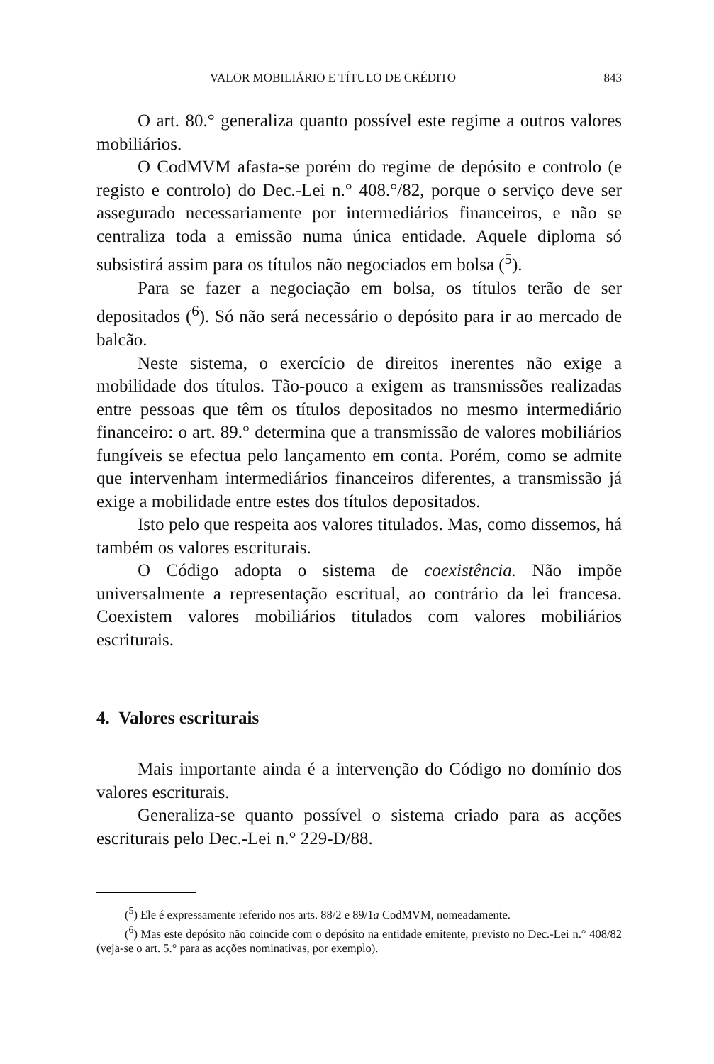VALOR MOBILIÁRIO E TÍTULO DE CRÉDITO 843
O art. 80.° generaliza quanto possível este regime a outros valores mobiliários.
O CodMVM afasta-se porém do regime de depósito e controlo (e registo e controlo) do Dec.-Lei n.° 408.°/82, porque o serviço deve ser assegurado necessariamente por intermediários financeiros, e não se centraliza toda a emissão numa única entidade. Aquele diploma só subsistirá assim para os títulos não negociados em bolsa (<sup>5</sup>).
Para se fazer a negociação em bolsa, os títulos terão de ser depositados (<sup>6</sup>). Só não será necessário o depósito para ir ao mercado de balcão.
Neste sistema, o exercício de direitos inerentes não exige a mobilidade dos títulos. Tão-pouco a exigem as transmissões realizadas entre pessoas que têm os títulos depositados no mesmo intermediário financeiro: o art. 89.° determina que a transmissão de valores mobiliários fungíveis se efectua pelo lançamento em conta. Porém, como se admite que intervenham intermediários financeiros diferentes, a transmissão já exige a mobilidade entre estes dos títulos depositados.
Isto pelo que respeita aos valores titulados. Mas, como dissemos, há também os valores escriturais.
O Código adopta o sistema de coexistência. Não impõe universalmente a representação escritual, ao contrário da lei francesa. Coexistem valores mobiliários titulados com valores mobiliários escriturais.
4. Valores escriturais
Mais importante ainda é a intervenção do Código no domínio dos valores escriturais.
Generaliza-se quanto possível o sistema criado para as acções escriturais pelo Dec.-Lei n.° 229-D/88.
(<sup>5</sup>) Ele é expressamente referido nos arts. 88/2 e 89/1a CodMVM, nomeadamente.
(<sup>6</sup>) Mas este depósito não coincide com o depósito na entidade emitente, previsto no Dec.-Lei n.° 408/82 (veja-se o art. 5.° para as acções nominativas, por exemplo).